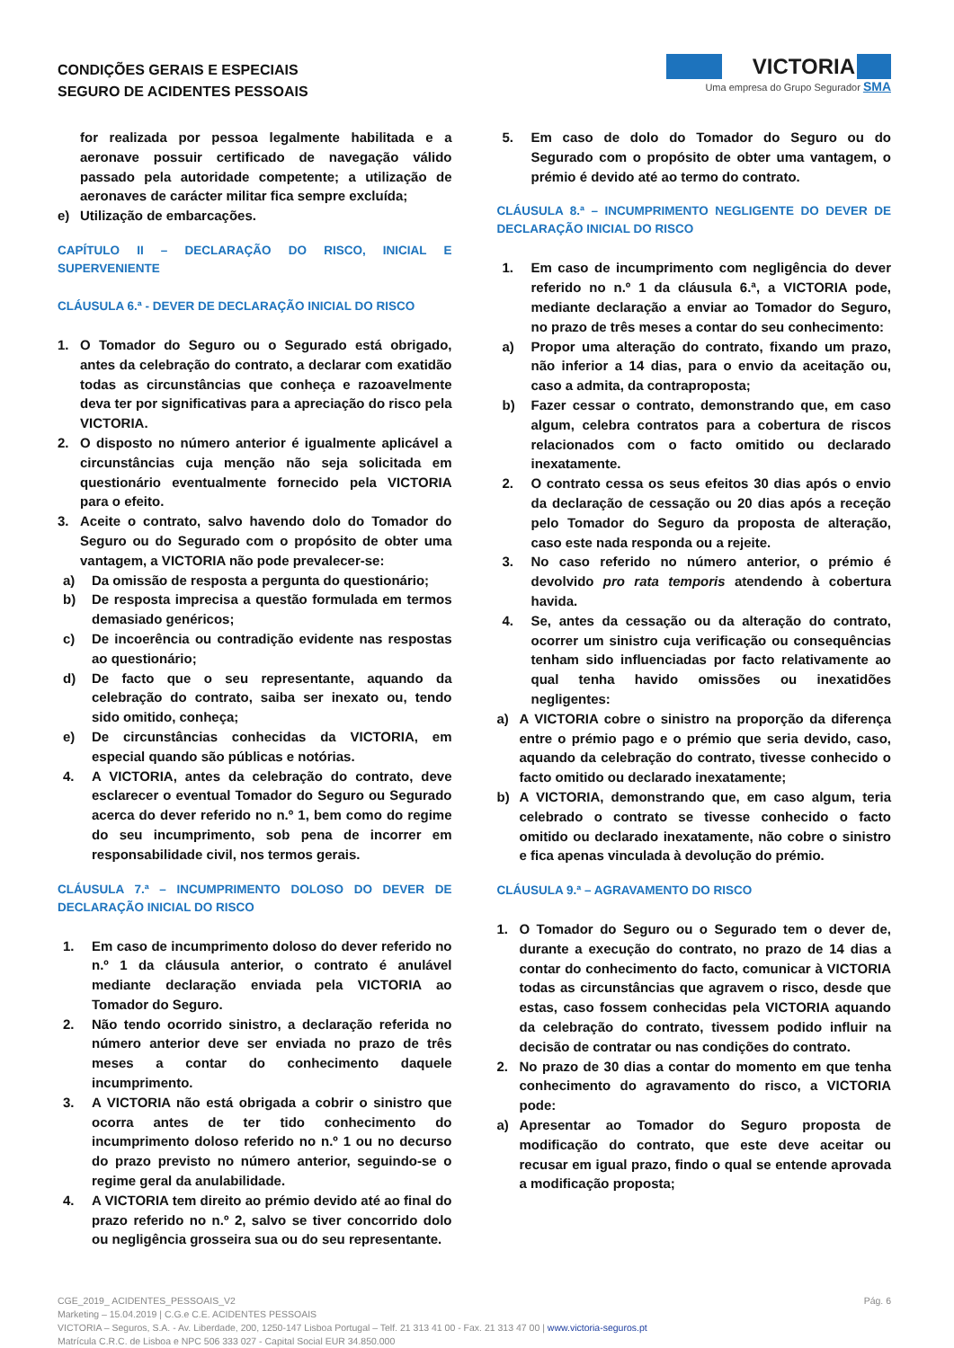CONDIÇÕES GERAIS E ESPECIAIS
SEGURO DE ACIDENTES PESSOAIS
VICTORIA
Uma empresa do Grupo Segurador SMA
for realizada por pessoa legalmente habilitada e a aeronave possuir certificado de navegação válido passado pela autoridade competente; a utilização de aeronaves de carácter militar fica sempre excluída;
e) Utilização de embarcações.
CAPÍTULO II – DECLARAÇÃO DO RISCO, INICIAL E SUPERVENIENTE
CLÁUSULA 6.ª - DEVER DE DECLARAÇÃO INICIAL DO RISCO
1. O Tomador do Seguro ou o Segurado está obrigado, antes da celebração do contrato, a declarar com exatidão todas as circunstâncias que conheça e razoavelmente deva ter por significativas para a apreciação do risco pela VICTORIA.
2. O disposto no número anterior é igualmente aplicável a circunstâncias cuja menção não seja solicitada em questionário eventualmente fornecido pela VICTORIA para o efeito.
3. Aceite o contrato, salvo havendo dolo do Tomador do Seguro ou do Segurado com o propósito de obter uma vantagem, a VICTORIA não pode prevalecer-se:
a) Da omissão de resposta a pergunta do questionário;
b) De resposta imprecisa a questão formulada em termos demasiado genéricos;
c) De incoerência ou contradição evidente nas respostas ao questionário;
d) De facto que o seu representante, aquando da celebração do contrato, saiba ser inexato ou, tendo sido omitido, conheça;
e) De circunstâncias conhecidas da VICTORIA, em especial quando são públicas e notórias.
4. A VICTORIA, antes da celebração do contrato, deve esclarecer o eventual Tomador do Seguro ou Segurado acerca do dever referido no n.º 1, bem como do regime do seu incumprimento, sob pena de incorrer em responsabilidade civil, nos termos gerais.
CLÁUSULA 7.ª – INCUMPRIMENTO DOLOSO DO DEVER DE DECLARAÇÃO INICIAL DO RISCO
1. Em caso de incumprimento doloso do dever referido no n.º 1 da cláusula anterior, o contrato é anulável mediante declaração enviada pela VICTORIA ao Tomador do Seguro.
2. Não tendo ocorrido sinistro, a declaração referida no número anterior deve ser enviada no prazo de três meses a contar do conhecimento daquele incumprimento.
3. A VICTORIA não está obrigada a cobrir o sinistro que ocorra antes de ter tido conhecimento do incumprimento doloso referido no n.º 1 ou no decurso do prazo previsto no número anterior, seguindo-se o regime geral da anulabilidade.
4. A VICTORIA tem direito ao prémio devido até ao final do prazo referido no n.º 2, salvo se tiver concorrido dolo ou negligência grosseira sua ou do seu representante.
5. Em caso de dolo do Tomador do Seguro ou do Segurado com o propósito de obter uma vantagem, o prémio é devido até ao termo do contrato.
CLÁUSULA 8.ª – INCUMPRIMENTO NEGLIGENTE DO DEVER DE DECLARAÇÃO INICIAL DO RISCO
1. Em caso de incumprimento com negligência do dever referido no n.º 1 da cláusula 6.ª, a VICTORIA pode, mediante declaração a enviar ao Tomador do Seguro, no prazo de três meses a contar do seu conhecimento:
a) Propor uma alteração do contrato, fixando um prazo, não inferior a 14 dias, para o envio da aceitação ou, caso a admita, da contraproposta;
b) Fazer cessar o contrato, demonstrando que, em caso algum, celebra contratos para a cobertura de riscos relacionados com o facto omitido ou declarado inexatamente.
2. O contrato cessa os seus efeitos 30 dias após o envio da declaração de cessação ou 20 dias após a receção pelo Tomador do Seguro da proposta de alteração, caso este nada responda ou a rejeite.
3. No caso referido no número anterior, o prémio é devolvido pro rata temporis atendendo à cobertura havida.
4. Se, antes da cessação ou da alteração do contrato, ocorrer um sinistro cuja verificação ou consequências tenham sido influenciadas por facto relativamente ao qual tenha havido omissões ou inexatidões negligentes:
a) A VICTORIA cobre o sinistro na proporção da diferença entre o prémio pago e o prémio que seria devido, caso, aquando da celebração do contrato, tivesse conhecido o facto omitido ou declarado inexatamente;
b) A VICTORIA, demonstrando que, em caso algum, teria celebrado o contrato se tivesse conhecido o facto omitido ou declarado inexatamente, não cobre o sinistro e fica apenas vinculada à devolução do prémio.
CLÁUSULA 9.ª – AGRAVAMENTO DO RISCO
1. O Tomador do Seguro ou o Segurado tem o dever de, durante a execução do contrato, no prazo de 14 dias a contar do conhecimento do facto, comunicar à VICTORIA todas as circunstâncias que agravem o risco, desde que estas, caso fossem conhecidas pela VICTORIA aquando da celebração do contrato, tivessem podido influir na decisão de contratar ou nas condições do contrato.
2. No prazo de 30 dias a contar do momento em que tenha conhecimento do agravamento do risco, a VICTORIA pode:
a) Apresentar ao Tomador do Seguro proposta de modificação do contrato, que este deve aceitar ou recusar em igual prazo, findo o qual se entende aprovada a modificação proposta;
Pág. 6 CGE_2019_ ACIDENTES_PESSOAIS_V2
Marketing – 15.04.2019 | C.G.e C.E. ACIDENTES PESSOAIS
VICTORIA – Seguros, S.A. - Av. Liberdade, 200, 1250-147 Lisboa Portugal – Telf. 21 313 41 00 - Fax. 21 313 47 00 | www.victoria-seguros.pt
Matrícula C.R.C. de Lisboa e NPC 506 333 027 - Capital Social EUR 34.850.000